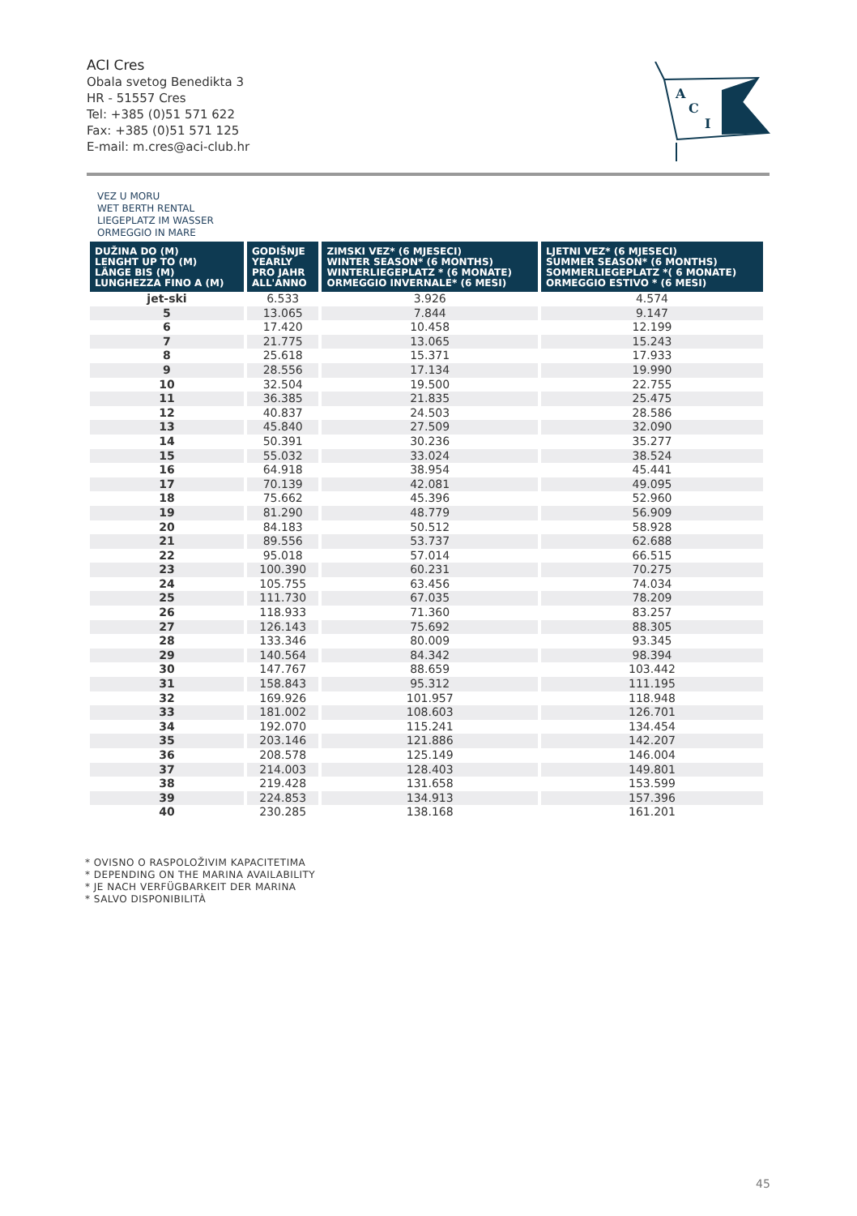ACI Cres
Obala svetog Benedikta 3
HR - 51557 Cres
Tel: +385 (0)51 571 622
Fax: +385 (0)51 571 125
E-mail: m.cres@aci-club.hr
A
C
I
VEZ U MORU
WET BERTH RENTAL
LIEGEPLATZ IM WASSER
ORMEGGIO IN MARE
| DUŽINA DO (M) LENGHT UP TO (M) LÄNGE BIS (M) LUNGHEZZA FINO A (M) | GODIŠNJE YEARLY PRO JAHR ALL'ANNO | ZIMSKI VEZ* (6 MJESECI) WINTER SEASON* (6 MONTHS) WINTERLIEGEPLATZ * (6 MONATE) ORMEGGIO INVERNALE* (6 MESI) | LJETNI VEZ* (6 MJESECI) SUMMER SEASON* (6 MONTHS) SOMMERLIEGEPLATZ *( 6 MONATE) ORMEGGIO ESTIVO * (6 MESI) |
| --- | --- | --- | --- |
| jet-ski | 6.533 | 3.926 | 4.574 |
| 5 | 13.065 | 7.844 | 9.147 |
| 6 | 17.420 | 10.458 | 12.199 |
| 7 | 21.775 | 13.065 | 15.243 |
| 8 | 25.618 | 15.371 | 17.933 |
| 9 | 28.556 | 17.134 | 19.990 |
| 10 | 32.504 | 19.500 | 22.755 |
| 11 | 36.385 | 21.835 | 25.475 |
| 12 | 40.837 | 24.503 | 28.586 |
| 13 | 45.840 | 27.509 | 32.090 |
| 14 | 50.391 | 30.236 | 35.277 |
| 15 | 55.032 | 33.024 | 38.524 |
| 16 | 64.918 | 38.954 | 45.441 |
| 17 | 70.139 | 42.081 | 49.095 |
| 18 | 75.662 | 45.396 | 52.960 |
| 19 | 81.290 | 48.779 | 56.909 |
| 20 | 84.183 | 50.512 | 58.928 |
| 21 | 89.556 | 53.737 | 62.688 |
| 22 | 95.018 | 57.014 | 66.515 |
| 23 | 100.390 | 60.231 | 70.275 |
| 24 | 105.755 | 63.456 | 74.034 |
| 25 | 111.730 | 67.035 | 78.209 |
| 26 | 118.933 | 71.360 | 83.257 |
| 27 | 126.143 | 75.692 | 88.305 |
| 28 | 133.346 | 80.009 | 93.345 |
| 29 | 140.564 | 84.342 | 98.394 |
| 30 | 147.767 | 88.659 | 103.442 |
| 31 | 158.843 | 95.312 | 111.195 |
| 32 | 169.926 | 101.957 | 118.948 |
| 33 | 181.002 | 108.603 | 126.701 |
| 34 | 192.070 | 115.241 | 134.454 |
| 35 | 203.146 | 121.886 | 142.207 |
| 36 | 208.578 | 125.149 | 146.004 |
| 37 | 214.003 | 128.403 | 149.801 |
| 38 | 219.428 | 131.658 | 153.599 |
| 39 | 224.853 | 134.913 | 157.396 |
| 40 | 230.285 | 138.168 | 161.201 |
* OVISNO O RASPOLOŽIVIM KAPACITETIMA
* DEPENDING ON THE MARINA AVAILABILITY
* JE NACH VERFÜGBARKEIT DER MARINA
* SALVO DISPONIBILITÀ
45